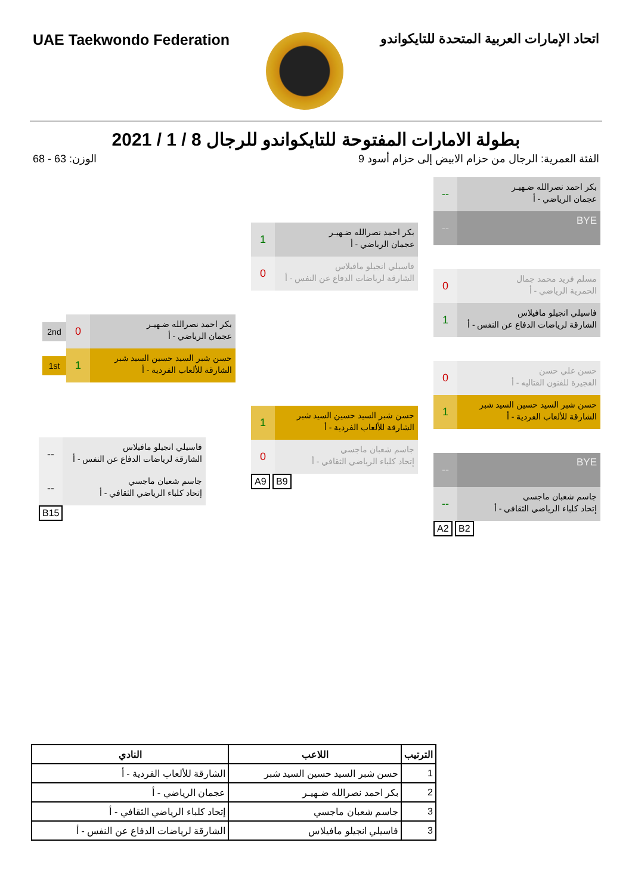UAE Taekwondo Federation اتحاد الإمارات العربية المتحدة للتايكواندو
بطولة الامارات المفتوحة للتايكواندو للرجال 8 / 1 / 2021
الفئة العمرية: الرجال من حزام الابيض إلى حزام أسود 9
الوزن: 63 - 68
بكر احمد نصرالله ضـهيـر
عجمان الرياضي - أ
--
BYE
--
مسلم فريد محمد جمال
الحمرية الرياضي - أ
0
فاسيلي انجيلو مافيلاس
الشارقة لرياضات الدفاع عن النفس - أ
1
حسن علي حسن
الفجيرة للفنون القتاليه - أ
0
حسن شبر السيد حسين السيد شبر
الشارقة للألعاب الفردية - أ
1
BYE
--
جاسم شعبان ماجسي
إتحاد كلباء الرياضي الثقافي - أ
--
A2 B2
بكر احمد نصرالله ضـهيـر
عجمان الرياضي - أ
1
فاسيلي انجيلو مافيلاس
الشارقة لرياضات الدفاع عن النفس - أ
0
حسن شبر السيد حسين السيد شبر
الشارقة للألعاب الفردية - أ
1
جاسم شعبان ماجسي
إتحاد كلباء الرياضي الثقافي - أ
0
A9 B9
بكر احمد نصرالله ضـهيـر
عجمان الرياضي - أ
0
2nd
حسن شبر السيد حسين السيد شبر
الشارقة للألعاب الفردية - أ
1
1st
فاسيلي انجيلو مافيلاس
الشارقة لرياضات الدفاع عن النفس - أ
--
جاسم شعبان ماجسي
إتحاد كلباء الرياضي الثقافي - أ
--
B15
| الترتيب | اللاعب | النادي |
| --- | --- | --- |
| 1 | حسن شبر السيد حسين السيد شبر | الشارقة للألعاب الفردية - أ |
| 2 | بكر احمد نصرالله ضـهيـر | عجمان الرياضي - أ |
| 3 | جاسم شعبان ماجسي | إتحاد كلباء الرياضي الثقافي - أ |
| 3 | فاسيلي انجيلو مافيلاس | الشارقة لرياضات الدفاع عن النفس - أ |